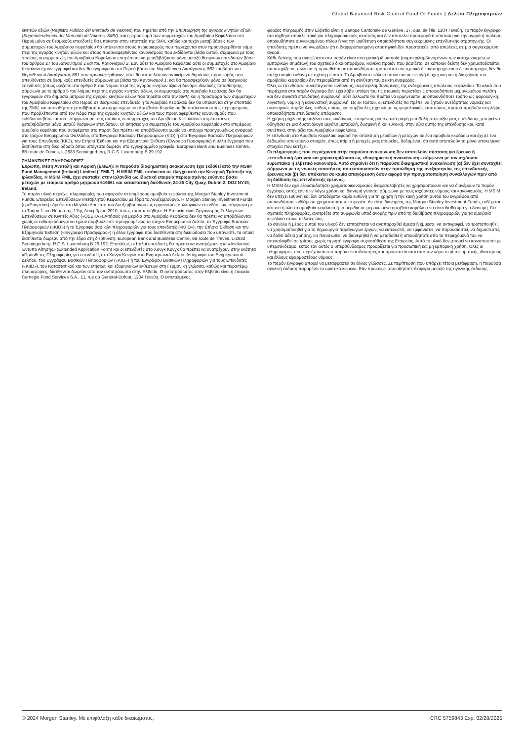Global Balanced Risk Control Fund Of Funds | Δελτίο Πληροφοριών
κινητών αξιών (Registro Público del Mercado de Valores) που τηρείται από την Επιθεώρηση της αγοράς κινητών αξιών (Superintendencia del Mercado de Valores, SMV), και η προσφορά των συμμετοχών του Αμοιβαίου Κεφαλαίου στο Περού μόνο σε θεσμικούς επενδυτές θα υπόκειται στην εποπτεία της SMV, καθώς και τυχόν μεταβιβάσεις των συμμετοχών του Αμοιβαίου Κεφαλαίου θα υπόκεινται στους περιορισμούς που περιέχονται στον προαναφερθέντα νόμο περί της αγοράς κινητών αξιών και στους προαναφερθέντες κανονισμούς που εκδίδονται βάσει αυτού, σύμφωνα με τους οποίους οι συμμετοχές του Αμοιβαίου Κεφαλαίου επιτρέπεται να μεταβιβάζονται μόνο μεταξύ θεσμικών επενδυτών βάσει του άρθρου 27 του Κανονισμού 1 και του Κανονισμού 2. Εάν ούτε το Αμοιβαίο Κεφάλαιο ούτε οι συμμετοχές στο Αμοιβαίο Κεφάλαιο έχουν εγγραφεί και δεν θα εγγραφούν στο Περού βάσει του Νομοθετικού Διατάγματος 862 και βάσει του Νομοθετικού Διατάγματος 861 που προαναφέρθηκαν, ούτε θα αποτελέσουν αντικείμενο δημόσιας προσφοράς που απευθύνεται σε θεσμικούς επενδυτές σύμφωνα με βάσει του Κανονισμού 1, και θα προσφερθούν μόνο σε θεσμικούς επενδυτές (όπως ορίζεται στο άρθρο 8 του Νόμου περί της αγοράς κινητών αξιών) δυνάμει ιδιωτικής τοποθέτησης, σύμφωνα με το άρθρο 5 του Νόμου περί της αγοράς κινητών αξιών, οι συμμετοχές στο Αμοιβαίο Κεφάλαιο δεν θα εγγραφούν στο δημόσιο μητρώο της αγοράς κινητών αξιών που τηρείται από την SMV, και η προσφορά των συμμετοχών του Αμοιβαίου Κεφαλαίου στο Περού σε θεσμικούς επενδυτές ή το Αμοιβαίο Κεφάλαιο δεν θα υπόκεινται στην εποπτεία της SMV, και οποιαδήποτε μεταβίβαση των συμμετοχών του Αμοιβαίου Κεφαλαίου θα υπόκεινται στους περιορισμούς που προβλέπονται από τον Νόμο περί της αγοράς κινητών αξιών και τους προαναφερθέντες κανονισμούς που εκδίδονται βάσει αυτού , σύμφωνα με τους οποίους οι συμμετοχές του Αμοιβαίου Κεφαλαίου επιτρέπεται να μεταβιβάζονται μόνο μεταξύ θεσμικών επενδυτών. Οι αιτήσεις για συμμετοχές του Αμοιβαίου Κεφαλαίου στο επιμέρους αμοιβαίο κεφάλαιο που αναφέρεται στο παρόν δεν πρέπει να υποβάλλονται χωρίς να υπάρχει προηγουμένως αναφορά στο τρέχον Ενημερωτικό Φυλλάδιο, στο Έγγραφο Βασικών Πληροφοριών (KID) ή στο Έγγραφο Βασικών Πληροφοριών για τους Επενδυτές (KIID), την Ετήσια Έκθεση και την Εξαμηνιαία Έκθεση (Έγγραφα Προσφοράς) ή άλλα έγγραφα που διατίθενται στη δικαιοδοσία όπου υπάγεστε δωρεάν στο εγγεγραμμένο γραφείο, European Bank and Business Centre, 6B route de Trèves, L-2633 Senningerberg, R.C.S. Luxemburg B 29 192.
ΣΗΜΑΝΤΙΚΕΣ ΠΛΗΡΟΦΟΡΙΕΣ
Ευρώπη, Μέση Ανατολή και Αφρική (EMEA): Η παρούσα διαφημιστική ανακοίνωση έχει εκδοθεί από την MSIM Fund Management (Ireland) Limited ("FMIL"). Η MSIM FMIL υπόκειται σε έλεγχο από την Κεντρική Τράπεζα της Ιρλανδίας. Η MSIM FMIL έχει συσταθεί στην Ιρλανδία ως ιδιωτική εταιρεία περιορισμένης ευθύνης βάσει μετοχών με εταιρικό αριθμό μητρώου 616661 και καταστατική διεύθυνση 24-26 City Quay, Dublin 2, DO2 NY19, Ireland.
Το παρόν υλικό περιέχει πληροφορίες που αφορούν τα επιμέρους αμοιβαία κεφάλαια της Morgan Stanley Investment Funds, Εταιρείας Επενδύσεων Μεταβλητού Κεφαλαίου με έδρα το Λουξεμβούργο. Η Morgan Stanley Investment Funds (η «Εταιρεία») εδρεύει στο Μεγάλο Δουκάτο του Λουξεμβούργου ως οργανισμός συλλογικών επενδύσεων, σύμφωνα με το Τμήμα 1 του Νόμου της 17ης Δεκεμβρίου 2010, όπως τροποποιήθηκε. Η Εταιρεία είναι Οργανισμός Συλλογικών Επενδύσεων σε Κινητές Αξίες («ΟΣΕΚΑ»).Αιτήσεις για μερίδια στο Αμοιβαίο Κεφάλαιο δεν θα πρέπει να υποβάλλονται χωρίς οι ενδιαφερόμενοι να έχουν συμβουλευτεί προηγουμένως το τρέχον Ενημερωτικό Δελτίο, το Έγγραφο Βασικών Πληροφοριών («KID») ή το Έγγραφο βασικών πληροφοριών για τους επενδυτές («KIID»), την Ετήσια Έκθεση και την Εξαμηνιαία Έκθεση («Έγγραφα Προσφοράς») ή άλλα έγγραφα που διατίθενται στη δικαιοδοσία που υπάγεστε, τα οποία διατίθενται δωρεάν από την έδρα στη διεύθυνση: European Bank and Business Centre, 6B route de Trèves, L-2633 Senningerberg, R.C.S. Luxemburg B 29 192. Επιπλέον, οι Ιταλοί επενδυτές θα πρέπει να ανατρέχουν στο «Αναλυτικό Έντυπο Αίτησης» (Extended Application Form) και οι επενδυτές στο Χονγκ Κονγκ θα πρέπει να ανατρέχουν στην ενότητα «Πρόσθετες Πληροφορίες για επενδυτές στο Χονγκ Κονγκ» στο Ενημερωτικό Δελτίο. Αντίγραφα του Ενημερωτικού Δελτίου, του Εγγράφου Βασικών Πληροφοριών («KID») ή του Εγγράφου Βασικών Πληροφοριών για τους Επενδυτές («KIID»), του Καταστατικού και των ετήσιων και εξαμηνιαίων εκθέσεων στη Γερμανική γλώσσα, καθώς και περαιτέρω πληροφορίες, διατίθενται δωρεάν από τον αντιπρόσωπο στην Ελβετία. Ο αντιπρόσωπος στην Ελβετία είναι η εταιρεία Carnegie Fund Services S.A., 11, rue du Général-Dufour, 1204 Γενεύη. Ο εντεταλμένος
φορέας πληρωμής στην Ελβετία είναι η Banque Cantonale de Genève, 17, quai de l'Ile, 1204 Γενεύη. Το παρόν έγγραφο συντάχθηκε αποκλειστικά για πληροφοριακούς σκοπούς και δεν αποτελεί προσφορά ή σύσταση για την αγορά ή πώληση οποιουδήποτε συγκεκριμένου τίτλου ή για την υιοθέτηση οποιασδήποτε συγκεκριμένης επενδυτικής στρατηγικής. Οι επενδυτές πρέπει να γνωρίζουν ότι η διαφοροποιημένη στρατηγική δεν προστατεύει από απώλειες σε μια συγκεκριμένη αγορά.
Κάθε δείκτης που αναφέρεται στο παρόν είναι πνευματική ιδιοκτησία (συμπεριλαμβανομένων των καταχωρισμένων εμπορικών σημάτων) του σχετικού δικαιοπαρόχου. Κανένα προϊόν που βασίζεται σε κάποιον δείκτη δεν χρηματοδοτείται, υποστηρίζεται, πωλείται ή προωθείται με οποιονδήποτε τρόπο από τον σχετικό δικαιοπάροχο και ο δικαιοπάροχος δεν θα υπέχει καμία ευθύνη σε σχέση με αυτό. Το Αμοιβαίο κεφάλαιο υπόκειται σε ενεργή διαχείριση και η διαχείριση του αμοιβαίου κεφαλαίου δεν περιορίζεται από τη σύνθεση του Δείκτη αναφοράς.
Όλες οι επενδύσεις συνεπάγονται κινδύνους, συμπεριλαμβανομένης της ενδεχόμενης απώλειας κεφαλαίου. Το υλικό που περιέχεται στο παρόν έγγραφο δεν έχει λάβει υπόψη του τις ατομικές περιστάσεις οποιουδήποτε μεμονωμένου πελάτη και δεν συνιστά επενδυτική συμβουλή, ούτε άλλωστε θα πρέπει να ερμηνεύεται με οποιονδήποτε τρόπο ως φορολογική, λογιστική, νομική ή κανονιστική συμβουλή. Ως εκ τούτου, οι επενδυτές θα πρέπει να ζητούν ανεξάρτητες νομικές και οικονομικές συμβουλές, καθώς επίσης και συμβουλές σχετικά με τις φορολογικές επιπτώσεις προτού προβούν στη λήψη οποιασδήποτε επενδυτικής απόφασης.
Η χρήση μόχλευσης αυξάνει τους κινδύνους, επομένως μια σχετικά μικρή μεταβολή στην αξία μιας επένδυσης μπορεί να οδηγήσει σε μια δυσανάλογα μεγάλη μεταβολή, δυσμενή ή και ευνοϊκή, στην αξία αυτής της επένδυσης και, κατά συνέπεια, στην αξία του Αμοιβαίου Κεφαλαίου.
Η επένδυση στο Αμοιβαίο Κεφάλαιο αφορά την απόκτηση μεριδίων ή μετοχών σε ένα αμοιβαίο κεφάλαιο και όχι σε ένα δεδομένο υποκείμενο στοιχείο, όπως κτίρια ή μετοχές μιας εταιρείας, δεδομένου ότι αυτά αποτελούν τα μόνο υποκείμενα στοιχεία που κατέχει.
Οι πληροφορίες που περιέχονται στην παρούσα ανακοίνωση δεν αποτελούν σύσταση για έρευνα ή «επενδυτική έρευνα» και χαρακτηρίζονται ως «διαφημιστική ανακοίνωση» σύμφωνα με τον ισχύοντα ευρωπαϊκό ή ελβετικό κανονισμό. Αυτό σημαίνει ότι η παρούσα διαφημιστική ανακοίνωση (α) δεν έχει συνταχθεί σύμφωνα με τις νομικές απαιτήσεις που αποσκοπούν στην προώθηση της ανεξαρτησίας της επενδυτικής έρευνας και (β) δεν υπόκειται σε καμία απαγόρευση όσον αφορά την πραγματοποίηση συναλλαγών πριν από τη διάδοση της επενδυτικής έρευνας.
Η MSIM δεν έχει εξουσιοδοτήσει χρηματοοικονομικούς διαμεσολαβητές να χρησιμοποιούν και να διανέμουν το παρόν έγγραφο, εκτός εάν η εν λόγω χρήση και διανομή γίνονται σύμφωνα με τους ισχύοντες νόμους και κανονισμούς. Η MSIM δεν υπέχει ευθύνη και δεν αποδέχεται καμία ευθύνη για τη χρήση ή την κακή χρήση αυτού του εγγράφου από οποιονδήποτε ενδιάμεσο χρηματοπιστωτικό φορέα. Αν είστε διανομέας της Morgan Stanley Investment Funds, ενδέχεται κάποια ή όλα τα αμοιβαία κεφάλαια ή τα μερίδια σε μεμονωμένα αμοιβαία κεφάλαια να είναι διαθέσιμα για διανομή. Για σχετικές πληροφορίες, ανατρέξτε στη συμφωνία υποδιανομής πριν από τη διαβίβαση πληροφοριών για τα αμοιβαία κεφάλαια στους πελάτες σας.
Το σύνολο ή μέρος αυτού του υλικού δεν επιτρέπεται να αναπαραχθεί άμεσα ή έμμεσα, να αντιγραφεί, να τροποποιηθεί, να χρησιμοποιηθεί για τη δημιουργία παράγωγων έργων, να εκτελεστεί, να εμφανιστεί, να παρουσιαστεί, να δημοσιευτεί, να δοθεί άδεια χρήσης, να πλαισιωθεί, να διανεμηθεί ή να μεταδοθεί ή οποιοδήποτε από τα περιεχόμενά του να αποκαλυφθεί σε τρίτους χωρίς τη ρητή έγγραφη συγκατάθεση της Εταιρείας. Αυτό το υλικό δεν μπορεί να κοινοποιείται με υπερσύνδεσμο, εκτός εάν αυτός ο υπερσύνδεσμος προορίζεται για προσωπική και μη εμπορική χρήση. Όλες οι πληροφορίες που περιέχονται στο παρόν είναι ιδιόκτητες και προστατεύονται από τον νόμο περί πνευματικής ιδιοκτησίας και άλλους εφαρμοστέους νόμους.
Το παρόν έγγραφο μπορεί να μεταφραστεί σε άλλες γλώσσες. Σε περίπτωση που υπάρχει τέτοια μετάφραση, η παρούσα αγγλική έκδοση παραμένει το οριστικό κείμενο. Εάν προκύψει οποιαδήποτε διαφορά μεταξύ της αγγλικής έκδοσης
© 2024 Morgan Stanley. Με επιφύλαξη κάθε δικαιώματος. CRC 5759843 Exp: 02/28/2025